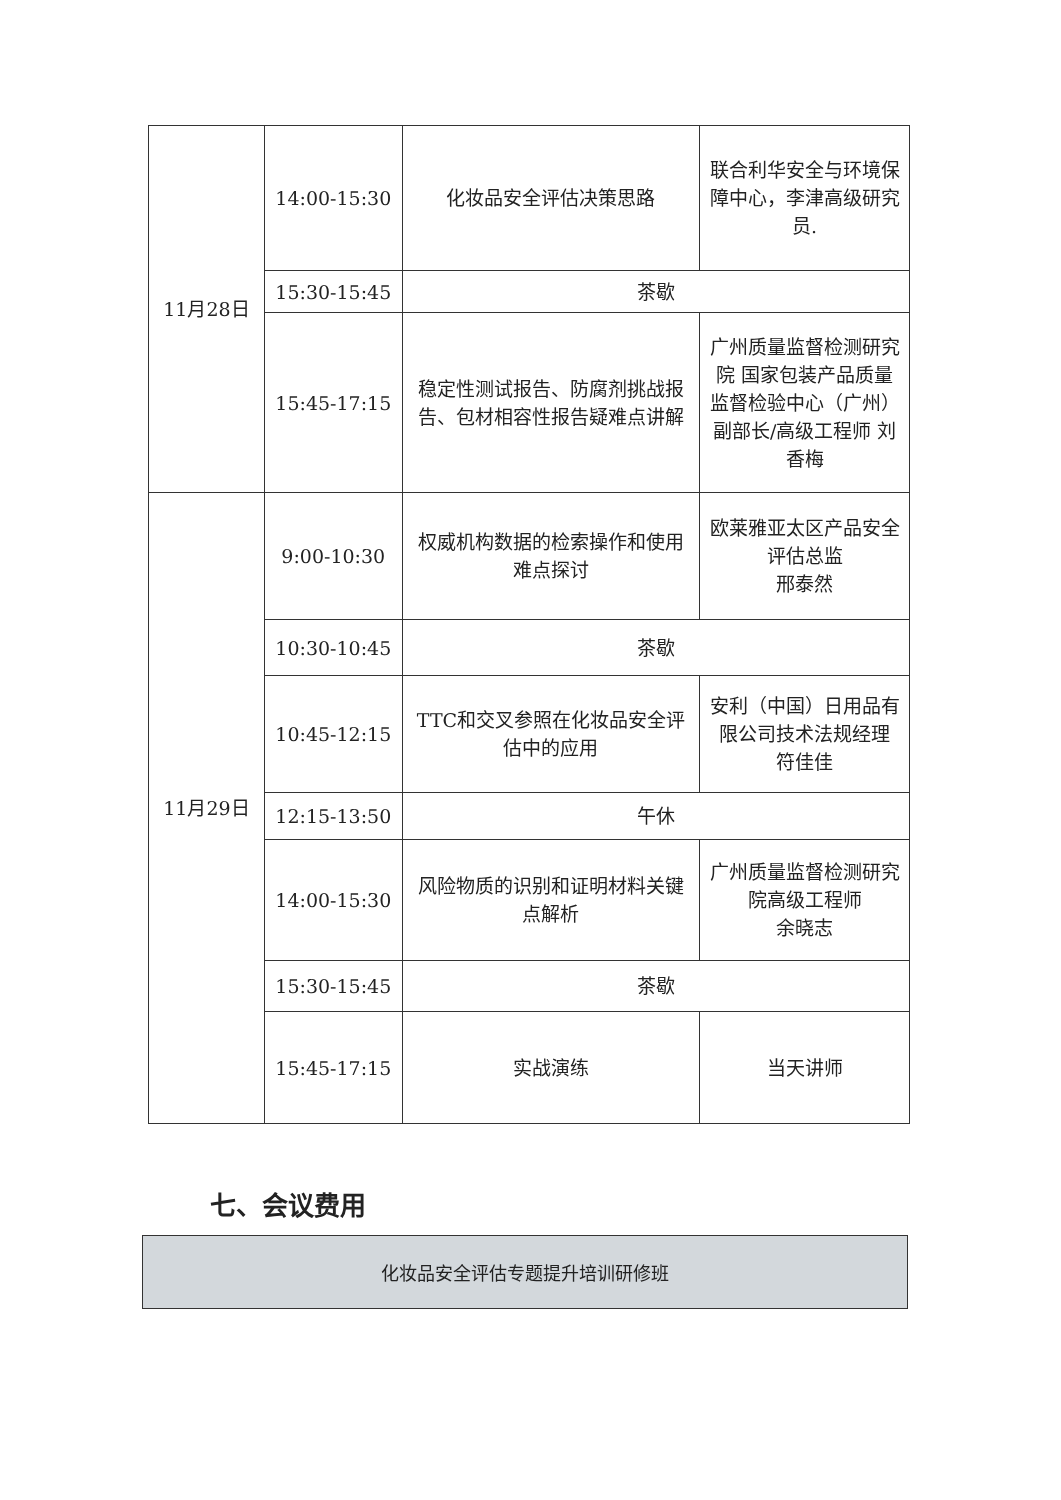| 11月28日 | 14:00-15:30 | 化妆品安全评估决策思路 | 联合利华安全与环境保障中心，李津高级研究员. |
| | 15:30-15:45 | 茶歇 | |
| | 15:45-17:15 | 稳定性测试报告、防腐剂挑战报告、包材相容性报告疑难点讲解 | 广州质量监督检测研究院 国家包装产品质量监督检验中心（广州）副部长/高级工程师 刘香梅 |
| 11月29日 | 9:00-10:30 | 权威机构数据的检索操作和使用难点探讨 | 欧莱雅亚太区产品安全评估总监 邢泰然 |
| | 10:30-10:45 | 茶歇 | |
| | 10:45-12:15 | TTC和交叉参照在化妆品安全评估中的应用 | 安利（中国）日用品有限公司技术法规经理 符佳佳 |
| | 12:15-13:50 | 午休 | |
| | 14:00-15:30 | 风险物质的识别和证明材料关键点解析 | 广州质量监督检测研究院高级工程师 余晓志 |
| | 15:30-15:45 | 茶歇 | |
| | 15:45-17:15 | 实战演练 | 当天讲师 |
七、会议费用
化妆品安全评估专题提升培训研修班